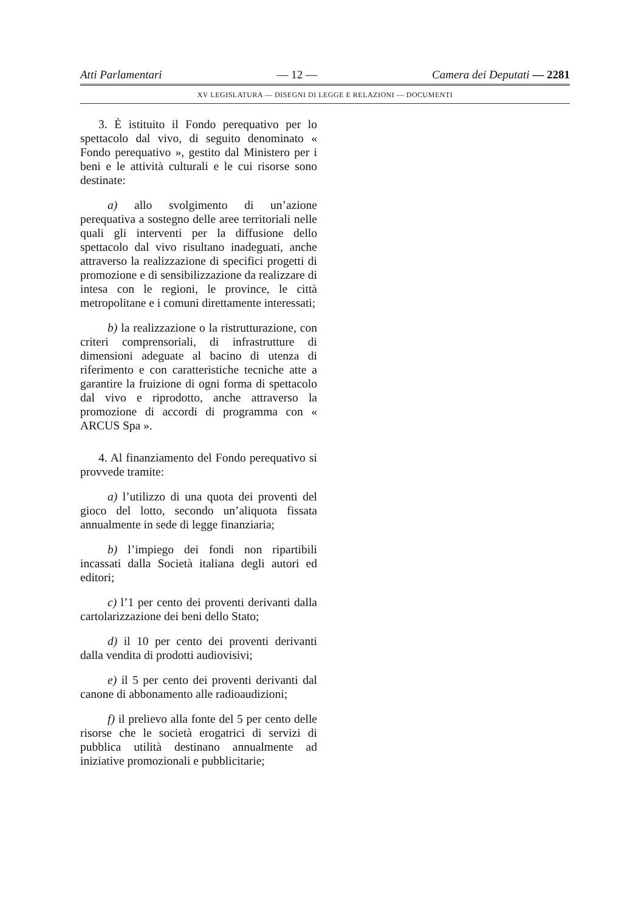Atti Parlamentari — 12 — Camera dei Deputati — 2281
XV LEGISLATURA — DISEGNI DI LEGGE E RELAZIONI — DOCUMENTI
3. È istituito il Fondo perequativo per lo spettacolo dal vivo, di seguito denominato « Fondo perequativo », gestito dal Ministero per i beni e le attività culturali e le cui risorse sono destinate:
a) allo svolgimento di un’azione perequativa a sostegno delle aree territoriali nelle quali gli interventi per la diffusione dello spettacolo dal vivo risultano inadeguati, anche attraverso la realizzazione di specifici progetti di promozione e di sensibilizzazione da realizzare di intesa con le regioni, le province, le città metropolitane e i comuni direttamente interessati;
b) la realizzazione o la ristrutturazione, con criteri comprensoriali, di infrastrutture di dimensioni adeguate al bacino di utenza di riferimento e con caratteristiche tecniche atte a garantire la fruizione di ogni forma di spettacolo dal vivo e riprodotto, anche attraverso la promozione di accordi di programma con « ARCUS Spa ».
4. Al finanziamento del Fondo perequativo si provvede tramite:
a) l’utilizzo di una quota dei proventi del gioco del lotto, secondo un’aliquota fissata annualmente in sede di legge finanziaria;
b) l’impiego dei fondi non ripartibili incassati dalla Società italiana degli autori ed editori;
c) l’1 per cento dei proventi derivanti dalla cartolarizzazione dei beni dello Stato;
d) il 10 per cento dei proventi derivanti dalla vendita di prodotti audiovisivi;
e) il 5 per cento dei proventi derivanti dal canone di abbonamento alle radioaudizioni;
f) il prelievo alla fonte del 5 per cento delle risorse che le società erogatrici di servizi di pubblica utilità destinano annualmente ad iniziative promozionali e pubblicitarie;